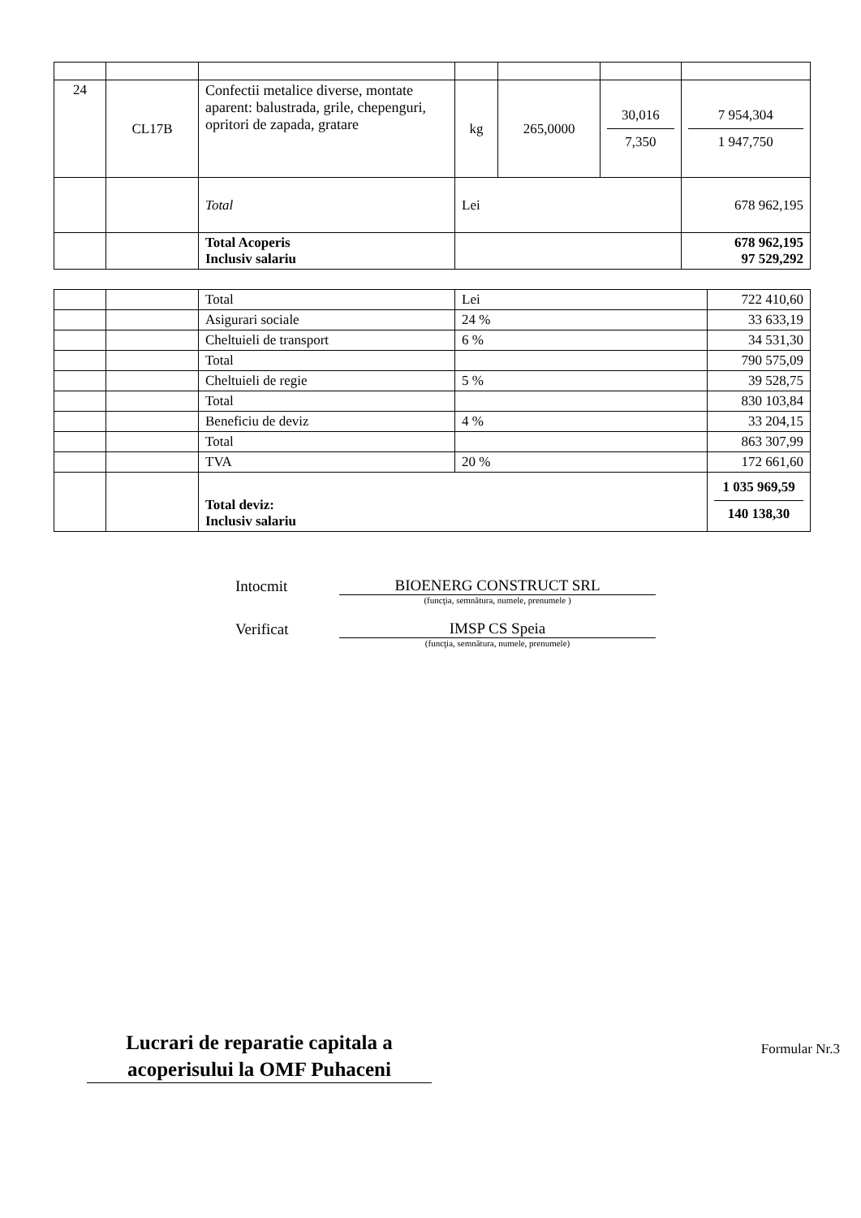| 24 | CL17B | Confectii metalice diverse, montate aparent: balustrada, grile, chepenguri, opritori de zapada, gratare | kg | 265,0000 | 30,016 7,350 | 7 954,304 1 947,750 |
| | | Total | Lei | | | 678 962,195 |
| | | Total Acoperis Inclusiv salariu | | | | 678 962,195 97 529,292 |
| | | Total | Lei | 722 410,60 |
| | | Asigurari sociale | 24 % | 33 633,19 |
| | | Cheltuieli de transport | 6 % | 34 531,30 |
| | | Total | | 790 575,09 |
| | | Cheltuieli de regie | 5 % | 39 528,75 |
| | | Total | | 830 103,84 |
| | | Beneficiu de deviz | 4 % | 33 204,15 |
| | | Total | | 863 307,99 |
| | | TVA | 20 % | 172 661,60 |
| | | Total deviz: Inclusiv salariu | | 1 035 969,59 140 138,30 |
Intocmit
BIOENERG CONSTRUCT SRL
(funcţia, semnătura, numele, prenumele )
Verificat
IMSP CS Speia
(funcţia, semnătura, numele, prenumele)
Lucrari de reparatie capitala a acoperisului la OMF Puhaceni
Formular Nr.3